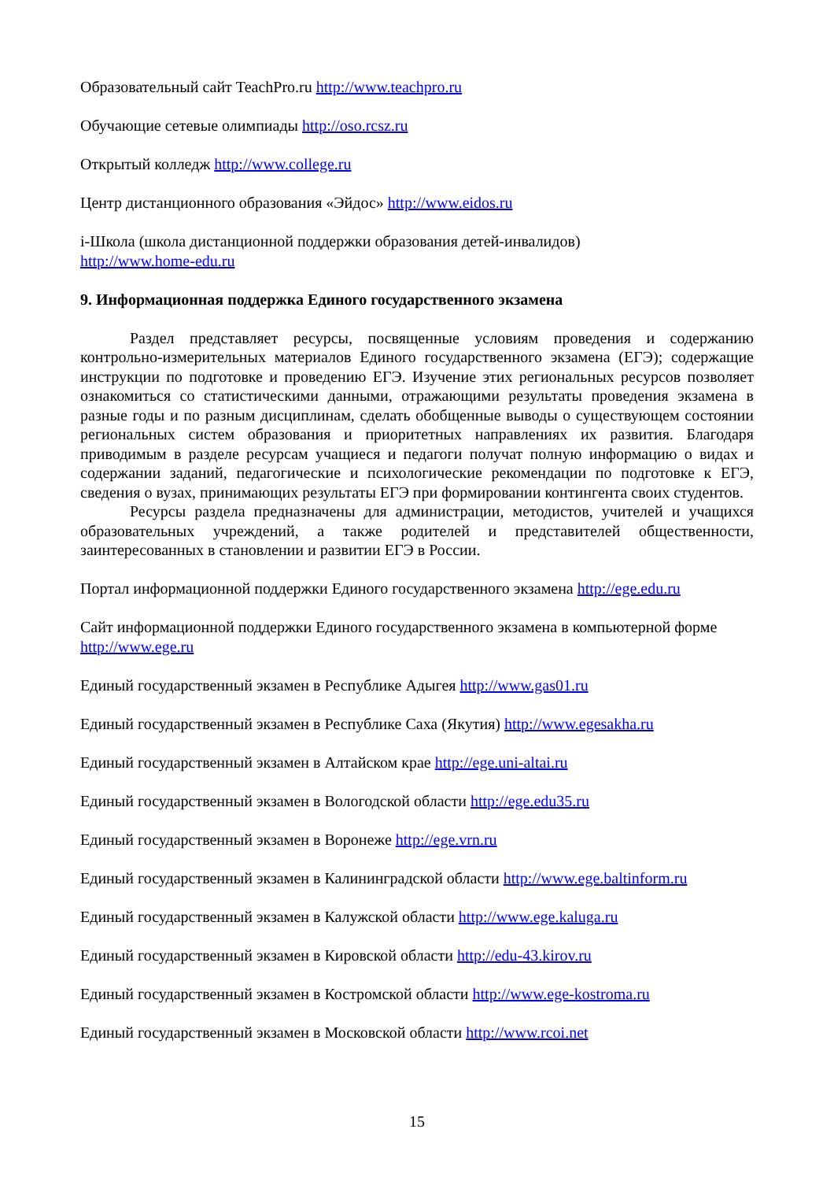Образовательный сайт TeachPro.ru http://www.teachpro.ru
Обучающие сетевые олимпиады http://oso.rcsz.ru
Открытый колледж http://www.college.ru
Центр дистанционного образования «Эйдос» http://www.eidos.ru
i-Школа (школа дистанционной поддержки образования детей-инвалидов)
http://www.home-edu.ru
9. Информационная поддержка Единого государственного экзамена
Раздел представляет ресурсы, посвященные условиям проведения и содержанию контрольно-измерительных материалов Единого государственного экзамена (ЕГЭ); содержащие инструкции по подготовке и проведению ЕГЭ. Изучение этих региональных ресурсов позволяет ознакомиться со статистическими данными, отражающими результаты проведения экзамена в разные годы и по разным дисциплинам, сделать обобщенные выводы о существующем состоянии региональных систем образования и приоритетных направлениях их развития. Благодаря приводимым в разделе ресурсам учащиеся и педагоги получат полную информацию о видах и содержании заданий, педагогические и психологические рекомендации по подготовке к ЕГЭ, сведения о вузах, принимающих результаты ЕГЭ при формировании контингента своих студентов.
Ресурсы раздела предназначены для администрации, методистов, учителей и учащихся образовательных учреждений, а также родителей и представителей общественности, заинтересованных в становлении и развитии ЕГЭ в России.
Портал информационной поддержки Единого государственного экзамена http://ege.edu.ru
Сайт информационной поддержки Единого государственного экзамена в компьютерной форме http://www.ege.ru
Единый государственный экзамен в Республике Адыгея http://www.gas01.ru
Единый государственный экзамен в Республике Саха (Якутия) http://www.egesakha.ru
Единый государственный экзамен в Алтайском крае http://ege.uni-altai.ru
Единый государственный экзамен в Вологодской области http://ege.edu35.ru
Единый государственный экзамен в Воронеже http://ege.vrn.ru
Единый государственный экзамен в Калининградской области http://www.ege.baltinform.ru
Единый государственный экзамен в Калужской области http://www.ege.kaluga.ru
Единый государственный экзамен в Кировской области http://edu-43.kirov.ru
Единый государственный экзамен в Костромской области http://www.ege-kostroma.ru
Единый государственный экзамен в Московской области http://www.rcoi.net
15